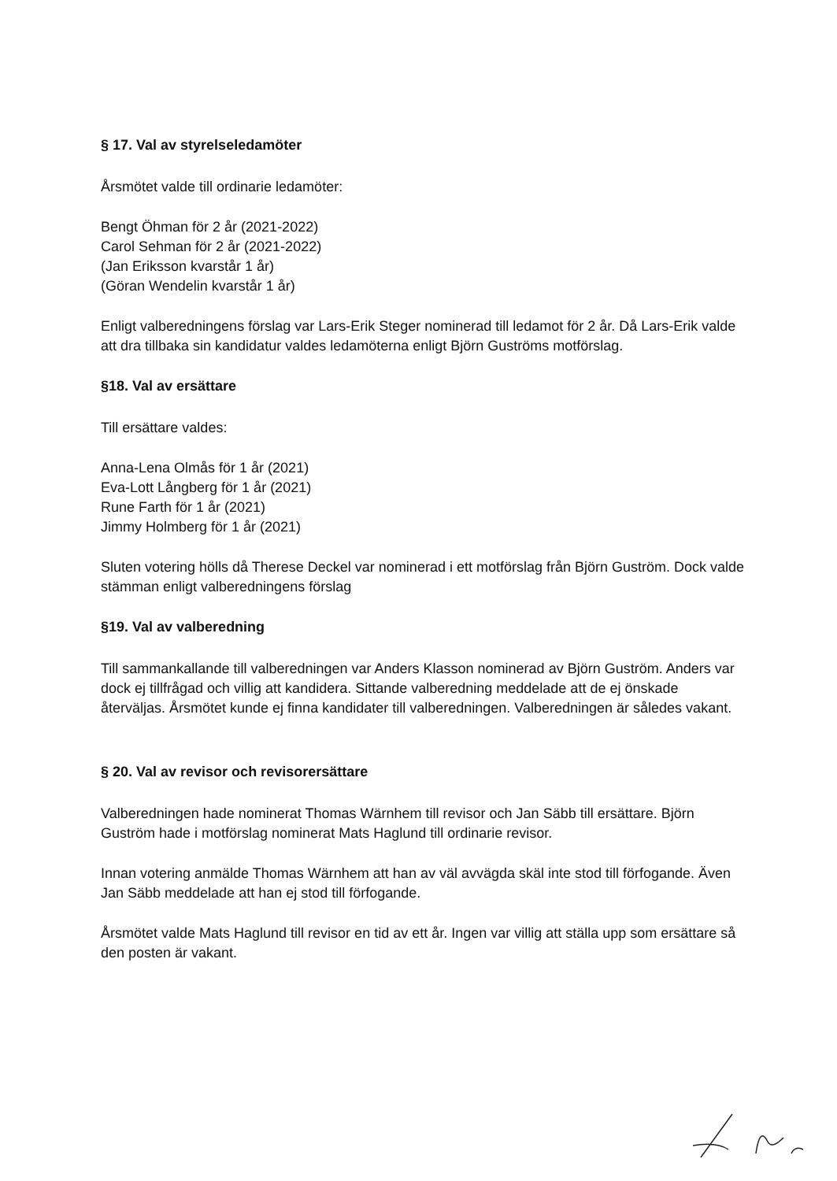§ 17. Val av styrelseledamöter
Årsmötet valde till ordinarie ledamöter:
Bengt Öhman för 2 år (2021-2022)
Carol Sehman för 2 år (2021-2022)
(Jan Eriksson kvarstår 1 år)
(Göran Wendelin kvarstår 1 år)
Enligt valberedningens förslag var Lars-Erik Steger nominerad till ledamot för 2 år. Då Lars-Erik valde att dra tillbaka sin kandidatur valdes ledamöterna enligt Björn Guströms motförslag.
§18. Val av ersättare
Till ersättare valdes:
Anna-Lena Olmås för 1 år (2021)
Eva-Lott Långberg för 1 år (2021)
Rune Farth för 1 år (2021)
Jimmy Holmberg för 1 år (2021)
Sluten votering hölls då Therese Deckel var nominerad i ett motförslag från Björn Guström. Dock valde stämman enligt valberedningens förslag
§19. Val av valberedning
Till sammankallande till valberedningen var Anders Klasson nominerad av Björn Guström. Anders var dock ej tillfrågad och villig att kandidera. Sittande valberedning meddelade att de ej önskade återväljas. Årsmötet kunde ej finna kandidater till valberedningen. Valberedningen är således vakant.
§ 20. Val av revisor och revisorersättare
Valberedningen hade nominerat Thomas Wärnhem till revisor och Jan Säbb till ersättare. Björn Guström hade i motförslag nominerat Mats Haglund till ordinarie revisor.
Innan votering anmälde Thomas Wärnhem att han av väl avvägda skäl inte stod till förfogande. Även Jan Säbb meddelade att han ej stod till förfogande.
Årsmötet valde Mats Haglund till revisor en tid av ett år. Ingen var villig att ställa upp som ersättare så den posten är vakant.